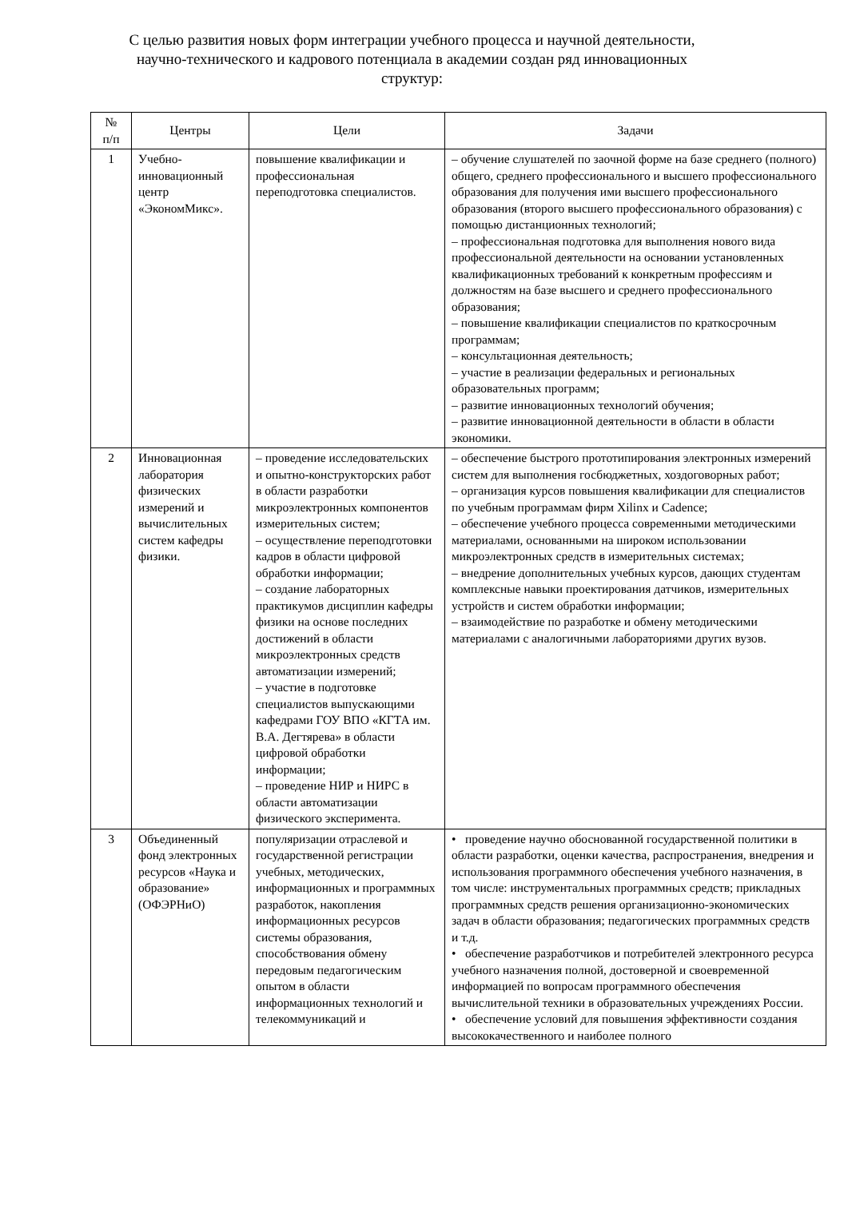С целью развития новых форм интеграции учебного процесса и научной деятельности, научно-технического и кадрового потенциала в академии создан ряд инновационных структур:
| № п/п | Центры | Цели | Задачи |
| --- | --- | --- | --- |
| 1 | Учебно-инновационный центр «ЭкономМикс». | повышение квалификации и профессиональная переподготовка специалистов. | – обучение слушателей по заочной форме на базе среднего (полного) общего, среднего профессионального и высшего профессионального образования для получения ими высшего профессионального образования (второго высшего профессионального образования) с помощью дистанционных технологий; – профессиональная подготовка для выполнения нового вида профессиональной деятельности на основании установленных квалификационных требований к конкретным профессиям и должностям на базе высшего и среднего профессионального образования; – повышение квалификации специалистов по краткосрочным программам; – консультационная деятельность; – участие в реализации федеральных и региональных образовательных программ; – развитие инновационных технологий обучения; – развитие инновационной деятельности в области в области экономики. |
| 2 | Инновационная лаборатория физических измерений и вычислительных систем кафедры физики. | – проведение исследовательских и опытно-конструкторских работ в области разработки микроэлектронных компонентов измерительных систем; – осуществление переподготовки кадров в области цифровой обработки информации; – создание лабораторных практикумов дисциплин кафедры физики на основе последних достижений в области микроэлектронных средств автоматизации измерений; – участие в подготовке специалистов выпускающими кафедрами ГОУ ВПО «КГТА им. В.А. Дегтярева» в области цифровой обработки информации; – проведение НИР и НИРС в области автоматизации физического эксперимента. | – обеспечение быстрого прототипирования электронных измерений систем для выполнения госбюджетных, хоздоговорных работ; – организация курсов повышения квалификации для специалистов по учебным программам фирм Xilinx и Cadence; – обеспечение учебного процесса современными методическими материалами, основанными на широком использовании микроэлектронных средств в измерительных системах; – внедрение дополнительных учебных курсов, дающих студентам комплексные навыки проектирования датчиков, измерительных устройств и систем обработки информации; – взаимодействие по разработке и обмену методическими материалами с аналогичными лабораториями других вузов. |
| 3 | Объединенный фонд электронных ресурсов «Наука и образование» (ОФЭРНиО) | популяризации отраслевой и государственной регистрации учебных, методических, информационных и программных разработок, накопления информационных ресурсов системы образования, способствования обмену передовым педагогическим опытом в области информационных технологий и телекоммуникаций и | • проведение научно обоснованной государственной политики в области разработки, оценки качества, распространения, внедрения и использования программного обеспечения учебного назначения, в том числе: инструментальных программных средств; прикладных программных средств решения организационно-экономических задач в области образования; педагогических программных средств и т.д. • обеспечение разработчиков и потребителей электронного ресурса учебного назначения полной, достоверной и своевременной информацией по вопросам программного обеспечения вычислительной техники в образовательных учреждениях России. • обеспечение условий для повышения эффективности создания высококачественного и наиболее полного |